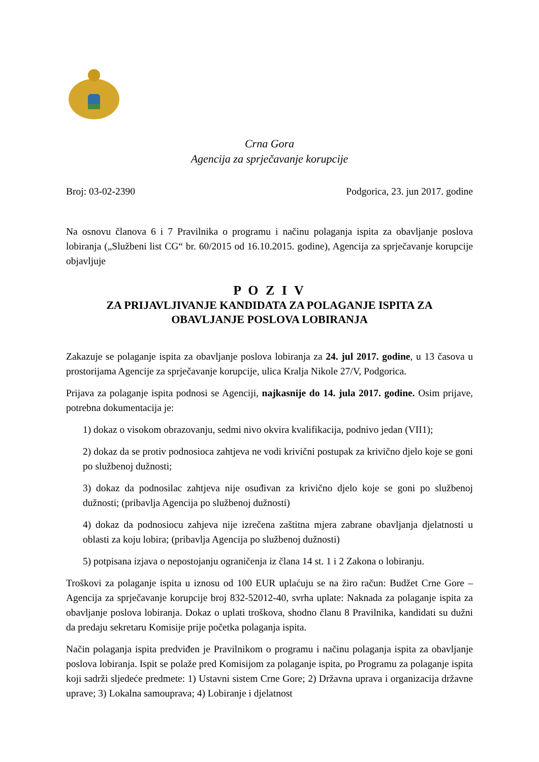Crna Gora
Agencija za sprječavanje korupcije
Broj: 03-02-2390 Podgorica, 23. jun 2017. godine
Na osnovu članova 6 i 7 Pravilnika o programu i načinu polaganja ispita za obavljanje poslova lobiranja („Službeni list CG“ br. 60/2015 od 16.10.2015. godine), Agencija za sprječavanje korupcije objavljuje
P O Z I V
ZA PRIJAVLJIVANJE KANDIDATA ZA POLAGANJE ISPITA ZA
OBAVLJANJE POSLOVA LOBIRANJA
Zakazuje se polaganje ispita za obavljanje poslova lobiranja za 24. jul 2017. godine, u 13 časova u prostorijama Agencije za sprječavanje korupcije, ulica Kralja Nikole 27/V, Podgorica.
Prijava za polaganje ispita podnosi se Agenciji, najkasnije do 14. jula 2017. godine. Osim prijave, potrebna dokumentacija je:
1) dokaz o visokom obrazovanju, sedmi nivo okvira kvalifikacija, podnivo jedan (VII1);
2) dokaz da se protiv podnosioca zahtjeva ne vodi krivični postupak za krivično djelo koje se goni po službenoj dužnosti;
3) dokaz da podnosilac zahtjeva nije osuđivan za krivično djelo koje se goni po službenoj dužnosti; (pribavlja Agencija po službenoj dužnosti)
4) dokaz da podnosiocu zahjeva nije izrečena zaštitna mjera zabrane obavljanja djelatnosti u oblasti za koju lobira; (pribavlja Agencija po službenoj dužnosti)
5) potpisana izjava o nepostojanju ograničenja iz člana 14 st. 1 i 2 Zakona o lobiranju.
Troškovi za polaganje ispita u iznosu od 100 EUR uplaćuju se na žiro račun: Budžet Crne Gore – Agencija za sprječavanje korupcije broj 832-52012-40, svrha uplate: Naknada za polaganje ispita za obavljanje poslova lobiranja. Dokaz o uplati troškova, shodno članu 8 Pravilnika, kandidati su dužni da predaju sekretaru Komisije prije početka polaganja ispita.
Način polaganja ispita predviđen je Pravilnikom o programu i načinu polaganja ispita za obavljanje poslova lobiranja. Ispit se polaže pred Komisijom za polaganje ispita, po Programu za polaganje ispita koji sadrži sljedeće predmete: 1) Ustavni sistem Crne Gore; 2) Državna uprava i organizacija državne uprave; 3) Lokalna samouprava; 4) Lobiranje i djelatnost